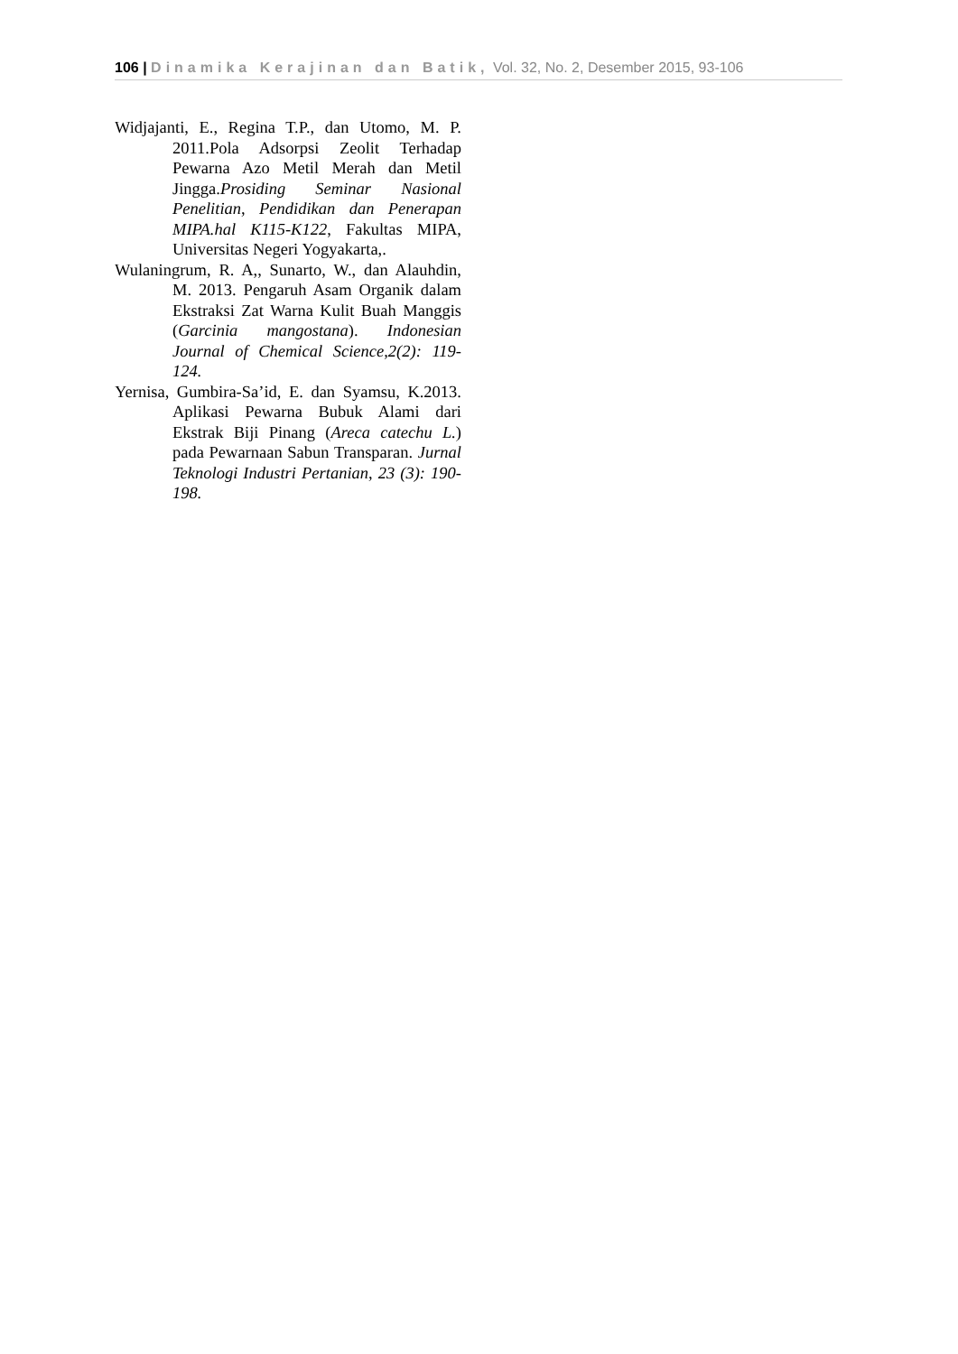106 | Dinamika Kerajinan dan Batik, Vol. 32, No. 2, Desember 2015, 93-106
Widjajanti, E., Regina T.P., dan Utomo, M. P. 2011.Pola Adsorpsi Zeolit Terhadap Pewarna Azo Metil Merah dan Metil Jingga.Prosiding Seminar Nasional Penelitian, Pendidikan dan Penerapan MIPA.hal K115-K122, Fakultas MIPA, Universitas Negeri Yogyakarta,.
Wulaningrum, R. A,, Sunarto, W., dan Alauhdin, M. 2013. Pengaruh Asam Organik dalam Ekstraksi Zat Warna Kulit Buah Manggis (Garcinia mangostana). Indonesian Journal of Chemical Science,2(2): 119-124.
Yernisa, Gumbira-Sa’id, E. dan Syamsu, K.2013. Aplikasi Pewarna Bubuk Alami dari Ekstrak Biji Pinang (Areca catechu L.) pada Pewarnaan Sabun Transparan. Jurnal Teknologi Industri Pertanian, 23 (3): 190-198.